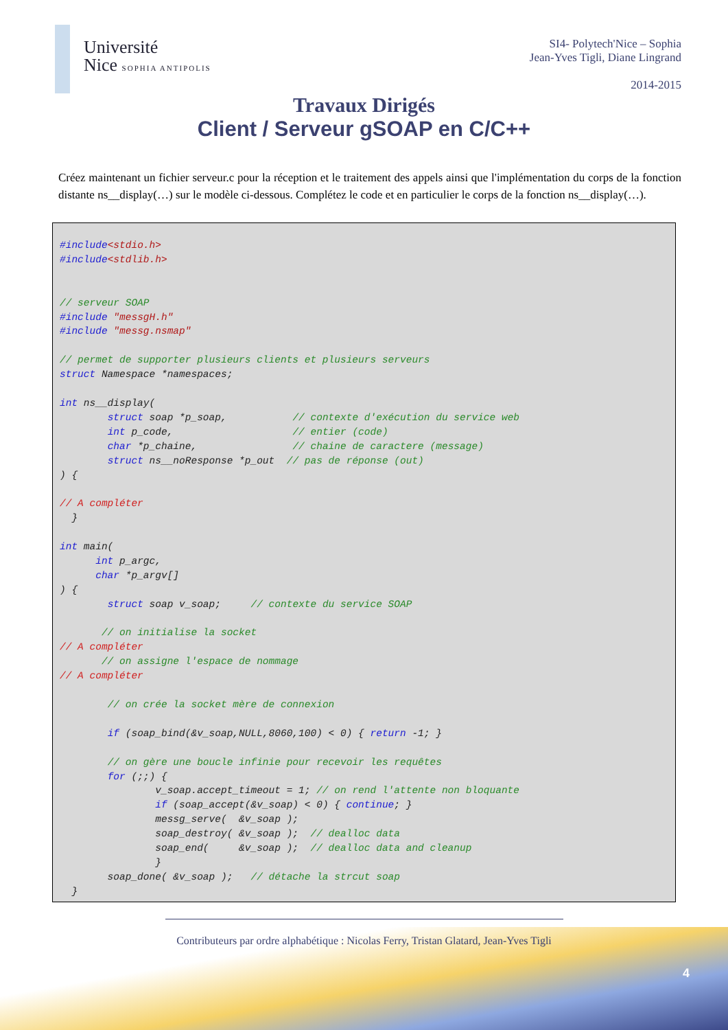Université
Nice SOPHIA ANTIPOLIS
SI4- Polytech'Nice – Sophia
Jean-Yves Tigli, Diane Lingrand
2014-2015
Travaux Dirigés
Client / Serveur gSOAP en C/C++
Créez maintenant un fichier serveur.c pour la réception et le traitement des appels ainsi que l'implémentation du corps de la fonction distante ns__display(…) sur le modèle ci-dessous. Complétez le code et en particulier le corps de la fonction ns__display(…).
#include<stdio.h>
#include<stdlib.h>


// serveur SOAP
#include "messgH.h"
#include "messg.nsmap"

// permet de supporter plusieurs clients et plusieurs serveurs
struct Namespace *namespaces;

int ns__display(
        struct soap *p_soap,           // contexte d'exécution du service web
        int p_code,                    // entier (code)
        char *p_chaine,                // chaine de caractere (message)
        struct ns__noResponse *p_out  // pas de réponse (out)
) {

// A compléter
  }

int main(
      int p_argc,
      char *p_argv[]
) {
        struct soap v_soap;     // contexte du service SOAP

       // on initialise la socket
// A compléter
       // on assigne l'espace de nommage
// A compléter

        // on crée la socket mère de connexion

        if (soap_bind(&v_soap,NULL,8060,100) < 0) { return -1; }

        // on gère une boucle infinie pour recevoir les requêtes
        for (;;) {
                v_soap.accept_timeout = 1; // on rend l'attente non bloquante
                if (soap_accept(&v_soap) < 0) { continue; }
                messg_serve(  &v_soap );
                soap_destroy( &v_soap );  // dealloc data
                soap_end(     &v_soap );  // dealloc data and cleanup
                }
        soap_done( &v_soap );   // détache la strcut soap
  }
Contributeurs par ordre alphabétique : Nicolas Ferry, Tristan Glatard, Jean-Yves Tigli
4